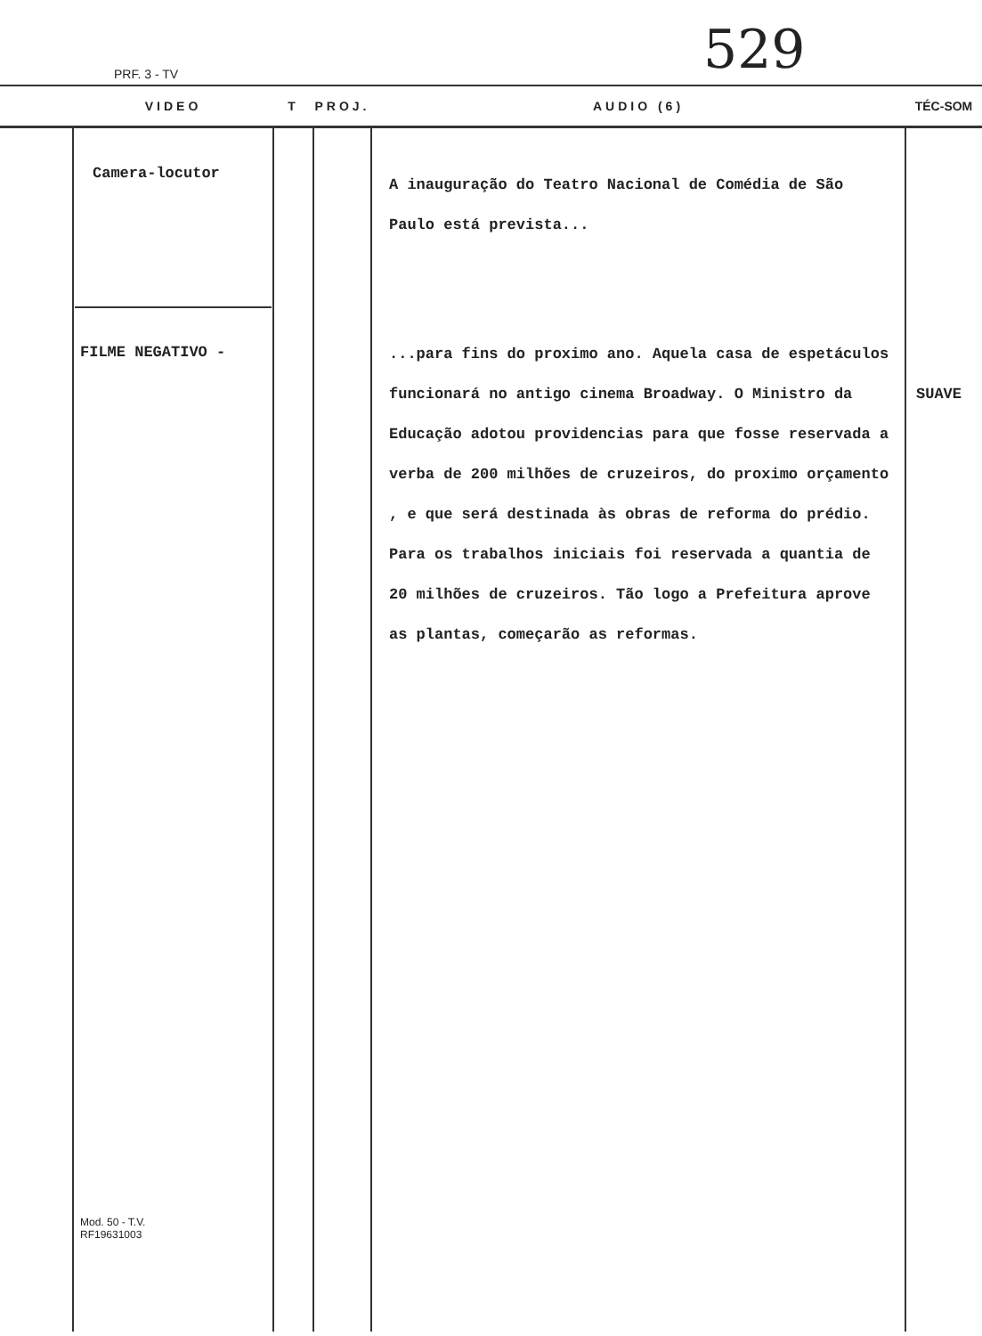PRF. 3 - TV 529
| | VIDEO | T | PROJ. | AUDIO (6) | TÉC-SOM |
| --- | --- | --- | --- | --- | --- |
| | Camera-locutor FILME NEGATIVO - Mod. 50 - T.V. RF19631003 | | | A inauguração do Teatro Nacional de Comédia de São Paulo está prevista... ...para fins do proximo ano. Aquela casa de espetáculos funcionará no antigo cinema Broadway. O Ministro da Educação adotou providencias para que fosse reservada a verba de 200 milhões de cruzeiros, do proximo orçamento , e que será destinada às obras de reforma do prédio. Para os trabalhos iniciais foi reservada a quantia de 20 milhões de cruzeiros. Tão logo a Prefeitura aprove as plantas, começarão as reformas. | SUAVE |